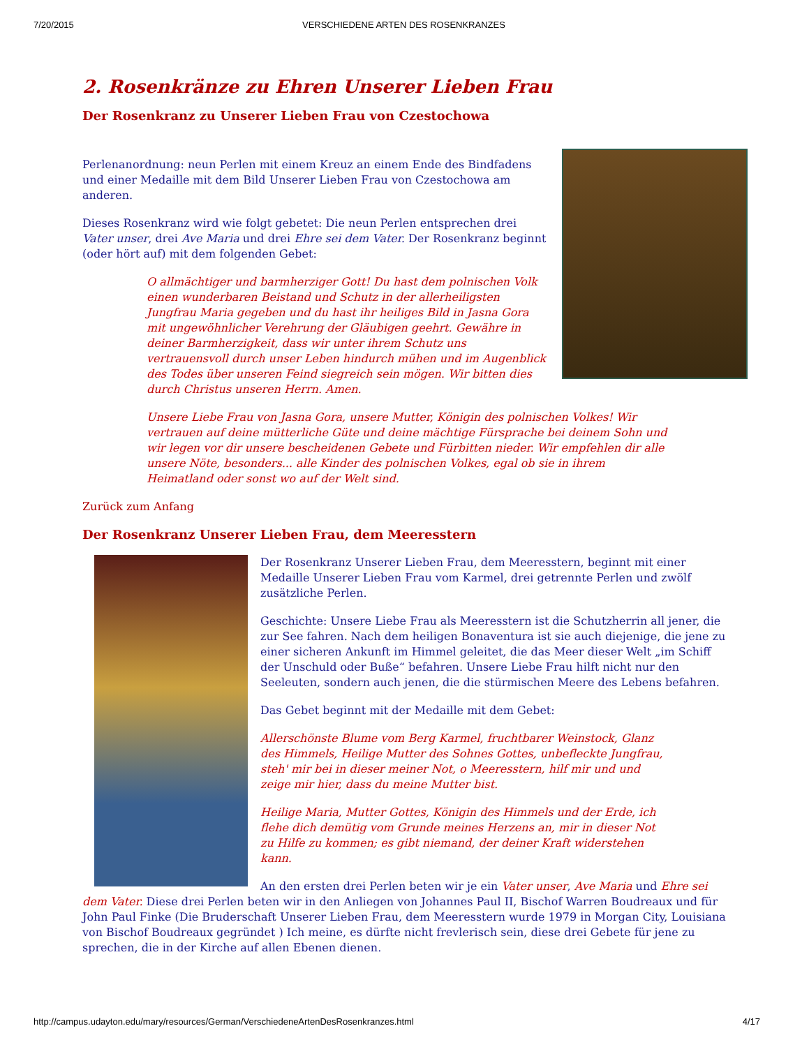7/20/2015 VERSCHIEDENE ARTEN DES ROSENKRANZES
2. Rosenkränze zu Ehren Unserer Lieben Frau
Der Rosenkranz zu Unserer Lieben Frau von Czestochowa
Perlenanordnung: neun Perlen mit einem Kreuz an einem Ende des Bindfadens und einer Medaille mit dem Bild Unserer Lieben Frau von Czestochowa am anderen.
Dieses Rosenkranz wird wie folgt gebetet: Die neun Perlen entsprechen drei Vater unser, drei Ave Maria und drei Ehre sei dem Vater. Der Rosenkranz beginnt (oder hört auf) mit dem folgenden Gebet:
O allmächtiger und barmherziger Gott! Du hast dem polnischen Volk einen wunderbaren Beistand und Schutz in der allerheiligsten Jungfrau Maria gegeben und du hast ihr heiliges Bild in Jasna Gora mit ungewöhnlicher Verehrung der Gläubigen geehrt. Gewähre in deiner Barmherzigkeit, dass wir unter ihrem Schutz uns vertrauensvoll durch unser Leben hindurch mühen und im Augenblick des Todes über unseren Feind siegreich sein mögen. Wir bitten dies durch Christus unseren Herrn. Amen.
Unsere Liebe Frau von Jasna Gora, unsere Mutter, Königin des polnischen Volkes! Wir vertrauen auf deine mütterliche Güte und deine mächtige Fürsprache bei deinem Sohn und wir legen vor dir unsere bescheidenen Gebete und Fürbitten nieder. Wir empfehlen dir alle unsere Nöte, besonders... alle Kinder des polnischen Volkes, egal ob sie in ihrem Heimatland oder sonst wo auf der Welt sind.
Zurück zum Anfang
Der Rosenkranz Unserer Lieben Frau, dem Meeresstern
Der Rosenkranz Unserer Lieben Frau, dem Meeresstern, beginnt mit einer Medaille Unserer Lieben Frau vom Karmel, drei getrennte Perlen und zwölf zusätzliche Perlen.
Geschichte: Unsere Liebe Frau als Meeresstern ist die Schutzherrin all jener, die zur See fahren. Nach dem heiligen Bonaventura ist sie auch diejenige, die jene zu einer sicheren Ankunft im Himmel geleitet, die das Meer dieser Welt „im Schiff der Unschuld oder Buße“ befahren. Unsere Liebe Frau hilft nicht nur den Seeleuten, sondern auch jenen, die die stürmischen Meere des Lebens befahren.
Das Gebet beginnt mit der Medaille mit dem Gebet:
Allerschönste Blume vom Berg Karmel, fruchtbarer Weinstock, Glanz des Himmels, Heilige Mutter des Sohnes Gottes, unbefleckte Jungfrau, steh' mir bei in dieser meiner Not, o Meeresstern, hilf mir und und zeige mir hier, dass du meine Mutter bist.
Heilige Maria, Mutter Gottes, Königin des Himmels und der Erde, ich flehe dich demütig vom Grunde meines Herzens an, mir in dieser Not zu Hilfe zu kommen; es gibt niemand, der deiner Kraft widerstehen kann.
An den ersten drei Perlen beten wir je ein Vater unser, Ave Maria und Ehre sei dem Vater. Diese drei Perlen beten wir in den Anliegen von Johannes Paul II, Bischof Warren Boudreaux und für John Paul Finke (Die Bruderschaft Unserer Lieben Frau, dem Meeresstern wurde 1979 in Morgan City, Louisiana von Bischof Boudreaux gegründet ) Ich meine, es dürfte nicht frevlerisch sein, diese drei Gebete für jene zu sprechen, die in der Kirche auf allen Ebenen dienen.
http://campus.udayton.edu/mary/resources/German/VerschiedeneArtenDesRosenkranzes.html 4/17